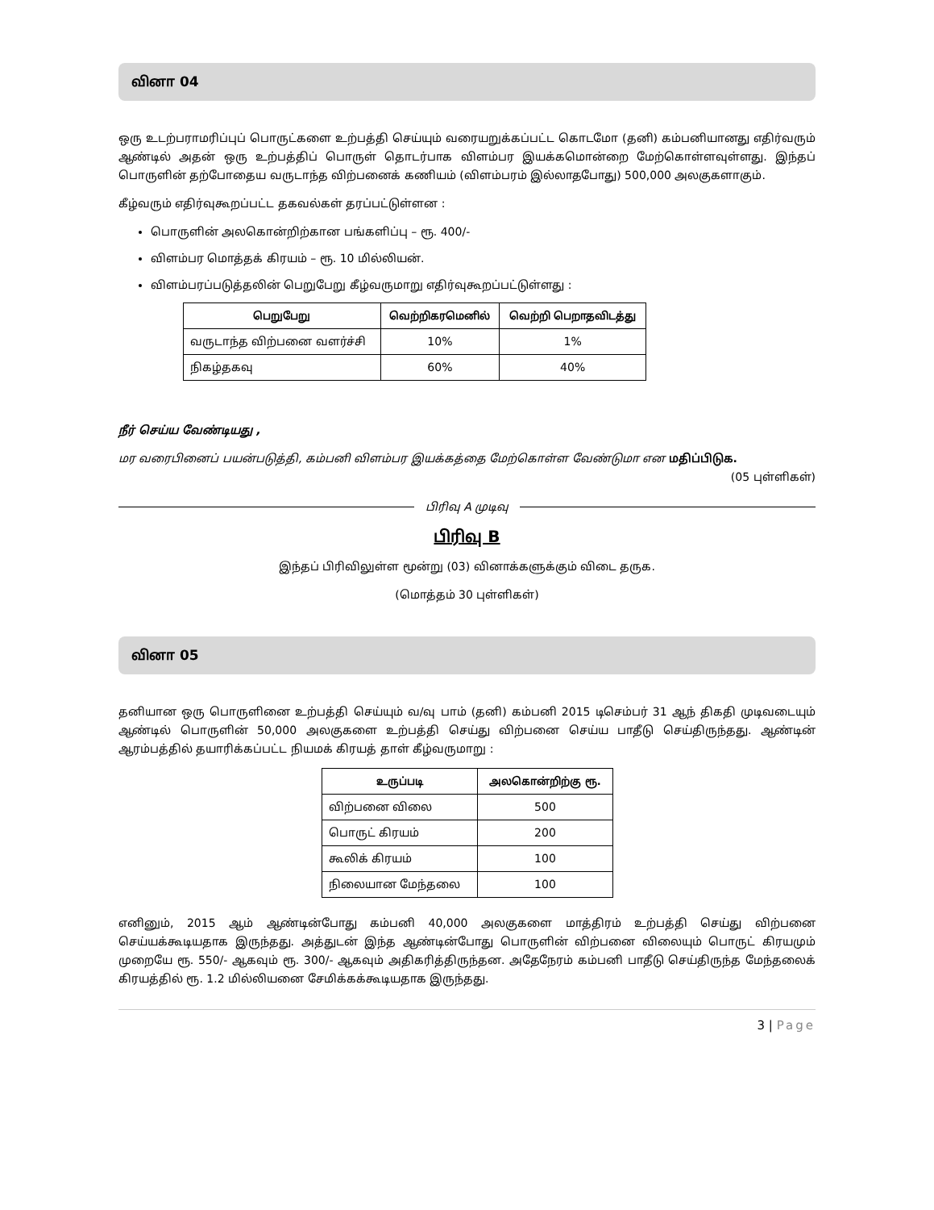வினா 04
ஒரு உடற்பராமரிப்புப் பொருட்களை உற்பத்தி செய்யும் வரையறுக்கப்பட்ட கொடமோ (தனி) கம்பனியானது எதிர்வரும் ஆண்டில் அதன் ஒரு உற்பத்திப் பொருள் தொடர்பாக விளம்பர இயக்கமொன்றை மேற்கொள்ளவுள்ளது. இந்தப் பொருளின் தற்போதைய வருடாந்த விற்பனைக் கணியம் (விளம்பரம் இல்லாதபோது) 500,000 அலகுகளாகும்.
கீழ்வரும் எதிர்வுகூறப்பட்ட தகவல்கள் தரப்பட்டுள்ளன :
பொருளின் அலகொன்றிற்கான பங்களிப்பு – ரூ. 400/-
விளம்பர மொத்தக் கிரயம் – ரூ. 10 மில்லியன்.
விளம்பரப்படுத்தலின் பெறுபேறு கீழ்வருமாறு எதிர்வுகூறப்பட்டுள்ளது :
| பெறுபேறு | வெற்றிகரமெனில் | வெற்றி பெறாதவிடத்து |
| --- | --- | --- |
| வருடாந்த விற்பனை வளர்ச்சி | 10% | 1% |
| நிகழ்தகவு | 60% | 40% |
நீர் செய்ய வேண்டியது ,
மர வரைபினைப் பயன்படுத்தி, கம்பனி விளம்பர இயக்கத்தை மேற்கொள்ள வேண்டுமா என மதிப்பிடுக.
(05 புள்ளிகள்)
பிரிவு A முடிவு
பிரிவு B
இந்தப் பிரிவிலுள்ள மூன்று (03) வினாக்களுக்கும் விடை தருக.
(மொத்தம் 30 புள்ளிகள்)
வினா 05
தனியான ஒரு பொருளினை உற்பத்தி செய்யும் வ/வு பாம் (தனி) கம்பனி 2015 டிசெம்பர் 31 ஆந் திகதி முடிவடையும் ஆண்டில் பொருளின் 50,000 அலகுகளை உற்பத்தி செய்து விற்பனை செய்ய பாதீடு செய்திருந்தது. ஆண்டின் ஆரம்பத்தில் தயாரிக்கப்பட்ட நியமக் கிரயத் தாள் கீழ்வருமாறு :
| உருப்படி | அலகொன்றிற்கு ரூ. |
| --- | --- |
| விற்பனை விலை | 500 |
| பொருட் கிரயம் | 200 |
| கூலிக் கிரயம் | 100 |
| நிலையான மேந்தலை | 100 |
எனினும், 2015 ஆம் ஆண்டின்போது கம்பனி 40,000 அலகுகளை மாத்திரம் உற்பத்தி செய்து விற்பனை செய்யக்கூடியதாக இருந்தது. அத்துடன் இந்த ஆண்டின்போது பொருளின் விற்பனை விலையும் பொருட் கிரயமும் முறையே ரூ. 550/- ஆகவும் ரூ. 300/- ஆகவும் அதிகரித்திருந்தன. அதேநேரம் கம்பனி பாதீடு செய்திருந்த மேந்தலைக் கிரயத்தில் ரூ. 1.2 மில்லியனை சேமிக்கக்கூடியதாக இருந்தது.
3 | Page